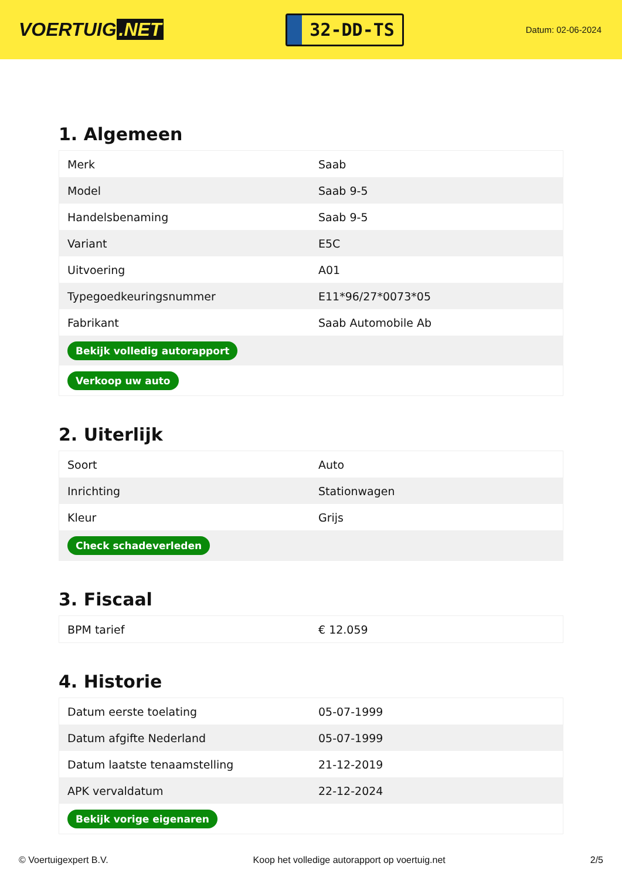VOERTUIG.NET
32-DD-TS
Datum: 02-06-2024
1. Algemeen
| Merk | Saab |
| Model | Saab 9-5 |
| Handelsbenaming | Saab 9-5 |
| Variant | E5C |
| Uitvoering | A01 |
| Typegoedkeuringsnummer | E11*96/27*0073*05 |
| Fabrikant | Saab Automobile Ab |
| Bekijk volledig autorapport | |
| Verkoop uw auto | |
2. Uiterlijk
| Soort | Auto |
| Inrichting | Stationwagen |
| Kleur | Grijs |
| Check schadeverleden | |
3. Fiscaal
| BPM tarief | € 12.059 |
4. Historie
| Datum eerste toelating | 05-07-1999 |
| Datum afgifte Nederland | 05-07-1999 |
| Datum laatste tenaamstelling | 21-12-2019 |
| APK vervaldatum | 22-12-2024 |
| Bekijk vorige eigenaren | |
© Voertuigexpert B.V. Koop het volledige autorapport op voertuig.net 2/5